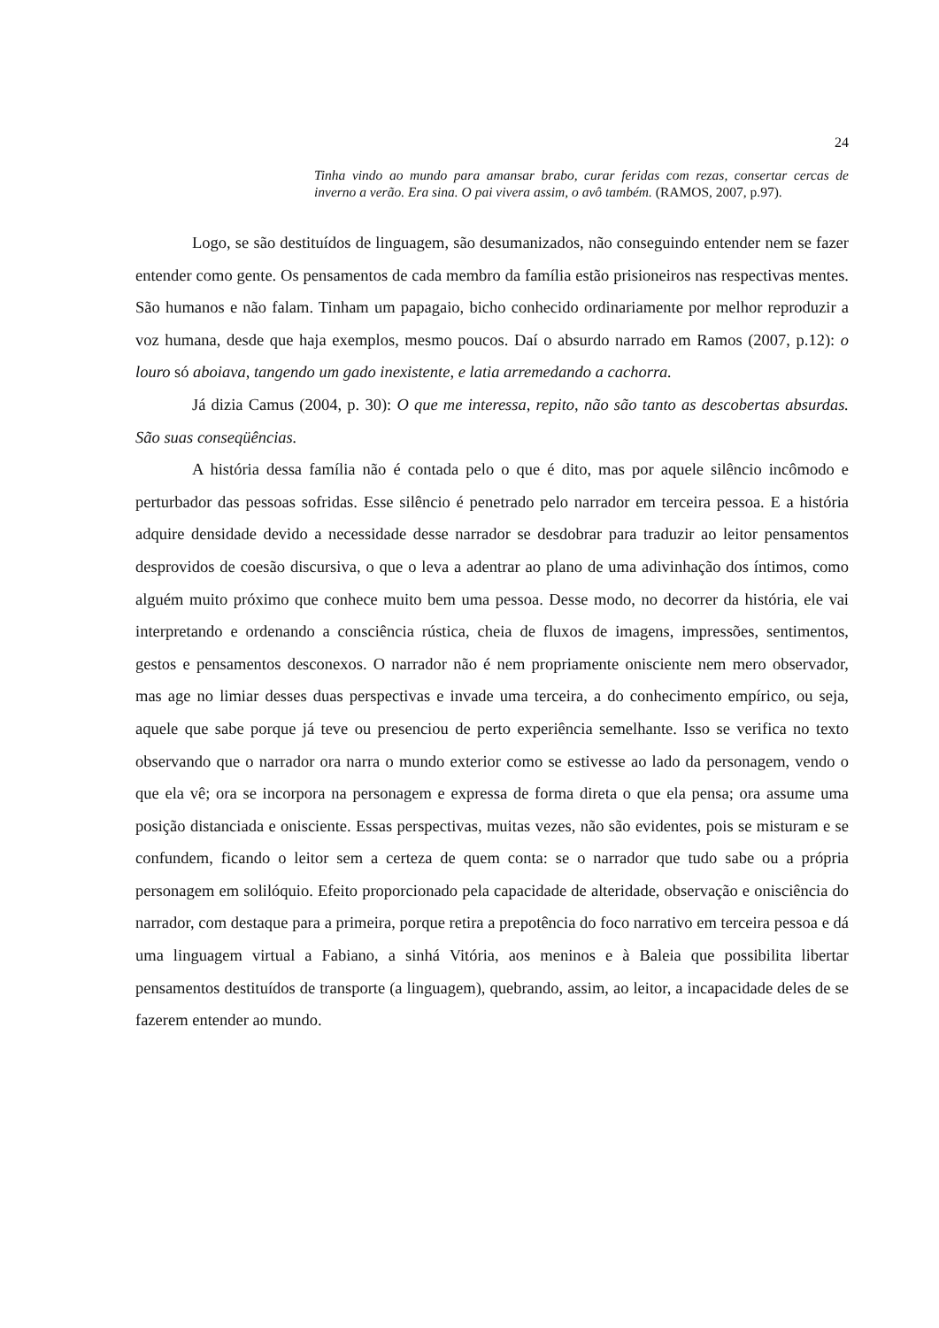24
Tinha vindo ao mundo para amansar brabo, curar feridas com rezas, consertar cercas de inverno a verão. Era sina. O pai vivera assim, o avô também. (RAMOS, 2007, p.97).
Logo, se são destituídos de linguagem, são desumanizados, não conseguindo entender nem se fazer entender como gente. Os pensamentos de cada membro da família estão prisioneiros nas respectivas mentes. São humanos e não falam. Tinham um papagaio, bicho conhecido ordinariamente por melhor reproduzir a voz humana, desde que haja exemplos, mesmo poucos. Daí o absurdo narrado em Ramos (2007, p.12): o louro só aboiava, tangendo um gado inexistente, e latia arremedando a cachorra.
Já dizia Camus (2004, p. 30): O que me interessa, repito, não são tanto as descobertas absurdas. São suas conseqüências.
A história dessa família não é contada pelo o que é dito, mas por aquele silêncio incômodo e perturbador das pessoas sofridas. Esse silêncio é penetrado pelo narrador em terceira pessoa. E a história adquire densidade devido a necessidade desse narrador se desdobrar para traduzir ao leitor pensamentos desprovidos de coesão discursiva, o que o leva a adentrar ao plano de uma adivinhação dos íntimos, como alguém muito próximo que conhece muito bem uma pessoa. Desse modo, no decorrer da história, ele vai interpretando e ordenando a consciência rústica, cheia de fluxos de imagens, impressões, sentimentos, gestos e pensamentos desconexos. O narrador não é nem propriamente onisciente nem mero observador, mas age no limiar desses duas perspectivas e invade uma terceira, a do conhecimento empírico, ou seja, aquele que sabe porque já teve ou presenciou de perto experiência semelhante. Isso se verifica no texto observando que o narrador ora narra o mundo exterior como se estivesse ao lado da personagem, vendo o que ela vê; ora se incorpora na personagem e expressa de forma direta o que ela pensa; ora assume uma posição distanciada e onisciente. Essas perspectivas, muitas vezes, não são evidentes, pois se misturam e se confundem, ficando o leitor sem a certeza de quem conta: se o narrador que tudo sabe ou a própria personagem em solilóquio. Efeito proporcionado pela capacidade de alteridade, observação e onisciência do narrador, com destaque para a primeira, porque retira a prepotência do foco narrativo em terceira pessoa e dá uma linguagem virtual a Fabiano, a sinhá Vitória, aos meninos e à Baleia que possibilita libertar pensamentos destituídos de transporte (a linguagem), quebrando, assim, ao leitor, a incapacidade deles de se fazerem entender ao mundo.